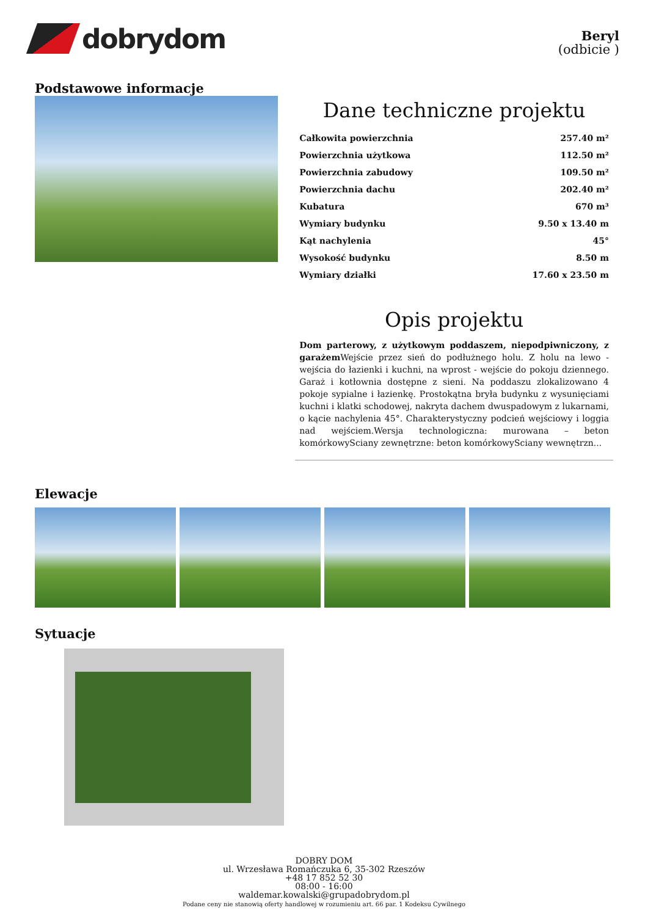dobrydom
Beryl
(odbicie )
Podstawowe informacje
Dane techniczne projektu
| Całkowita powierzchnia | 257.40 m² |
| Powierzchnia użytkowa | 112.50 m² |
| Powierzchnia zabudowy | 109.50 m² |
| Powierzchnia dachu | 202.40 m² |
| Kubatura | 670 m³ |
| Wymiary budynku | 9.50 x 13.40 m |
| Kąt nachylenia | 45° |
| Wysokość budynku | 8.50 m |
| Wymiary działki | 17.60 x 23.50 m |
Opis projektu
Dom parterowy, z użytkowym poddaszem, niepodpiwniczony, z garażem Wejście przez sień do podłużnego holu. Z holu na lewo - wejścia do łazienki i kuchni, na wprost - wejście do pokoju dziennego. Garaż i kotłownia dostępne z sieni. Na poddaszu zlokalizowano 4 pokoje sypialne i łazienkę. Prostokątna bryła budynku z wysunięciami kuchni i klatki schodowej, nakryta dachem dwuspadowym z lukarnami, o kącie nachylenia 45°. Charakterystyczny podcień wejściowy i loggia nad wejściem.Wersja technologiczna: murowana – beton komórkowySciany zewnętrzne: beton komórkowySciany wewnętrzn...
Elewacje
Sytuacje
DOBRY DOM
ul. Wrzesława Romańczuka 6, 35-302 Rzeszów
+48 17 852 52 30
08:00 - 16:00
waldemar.kowalski@grupadobrydom.pl
Podane ceny nie stanowią oferty handlowej w rozumieniu art. 66 par. 1 Kodeksu Cywilnego